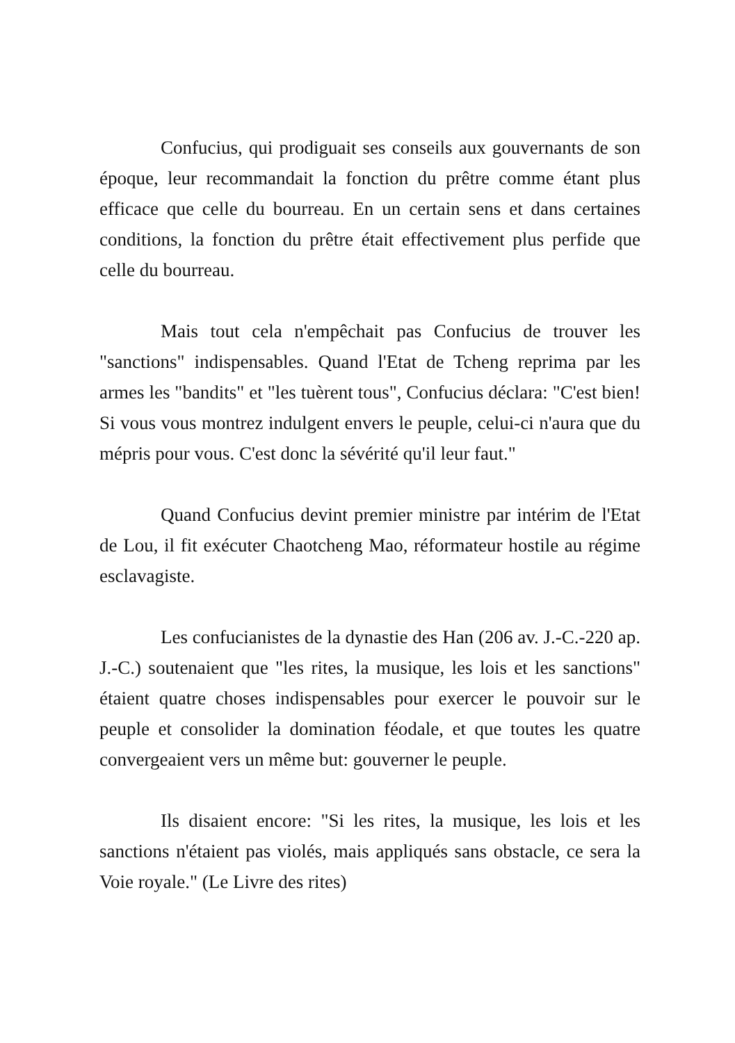Confucius, qui prodiguait ses conseils aux gouvernants de son époque, leur recommandait la fonction du prêtre comme étant plus efficace que celle du bourreau. En un certain sens et dans certaines conditions, la fonction du prêtre était effectivement plus perfide que celle du bourreau.
Mais tout cela n'empêchait pas Confucius de trouver les "sanctions" indispensables. Quand l'Etat de Tcheng reprima par les armes les "bandits" et "les tuèrent tous", Confucius déclara: "C'est bien! Si vous vous montrez indulgent envers le peuple, celui-ci n'aura que du mépris pour vous. C'est donc la sévérité qu'il leur faut."
Quand Confucius devint premier ministre par intérim de l'Etat de Lou, il fit exécuter Chaotcheng Mao, réformateur hostile au régime esclavagiste.
Les confucianistes de la dynastie des Han (206 av. J.-C.-220 ap. J.-C.) soutenaient que "les rites, la musique, les lois et les sanctions" étaient quatre choses indispensables pour exercer le pouvoir sur le peuple et consolider la domination féodale, et que toutes les quatre convergeaient vers un même but: gouverner le peuple.
Ils disaient encore: "Si les rites, la musique, les lois et les sanctions n'étaient pas violés, mais appliqués sans obstacle, ce sera la Voie royale." (Le Livre des rites)